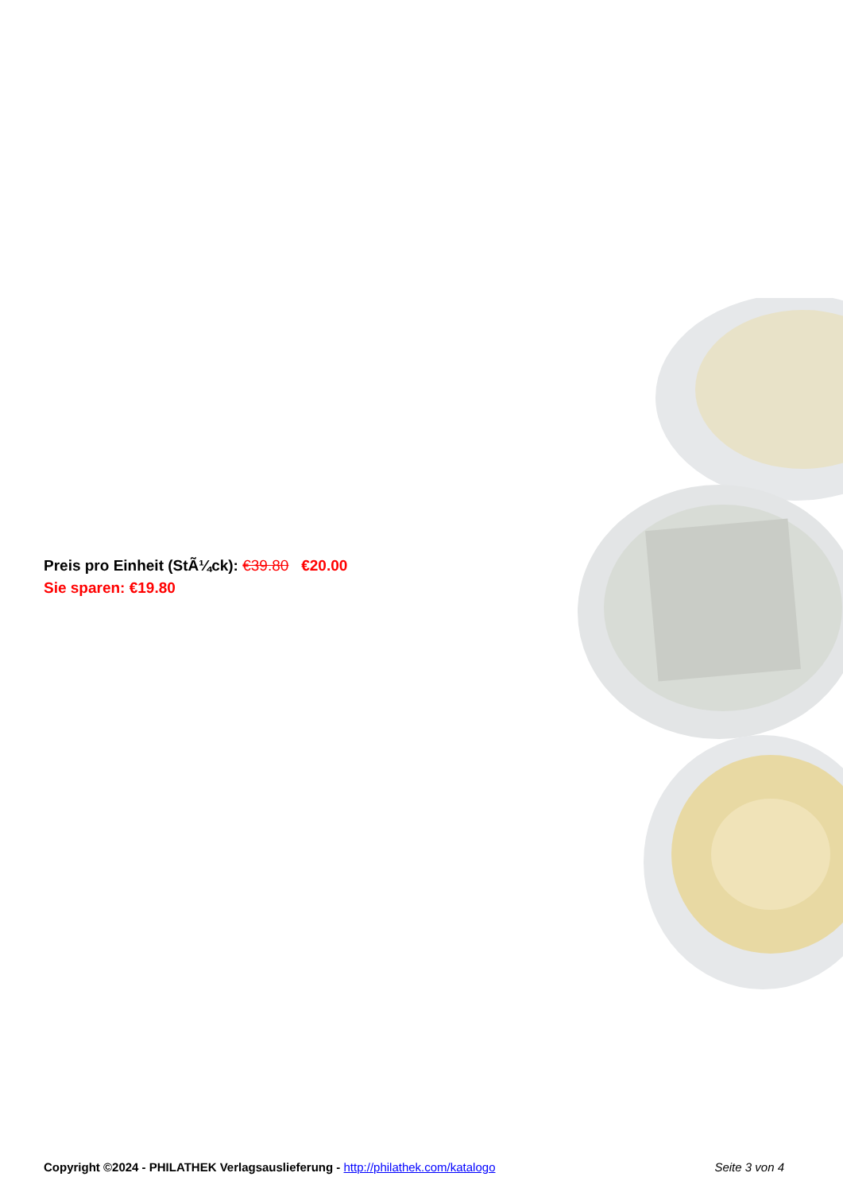Preis pro Einheit (StÃ¼ck): €39.80 €20.00
Sie sparen: €19.80
Copyright ©2024 - PHILATHEK Verlagsauslieferung - http://philathek.com/katalogo Seite 3 von 4